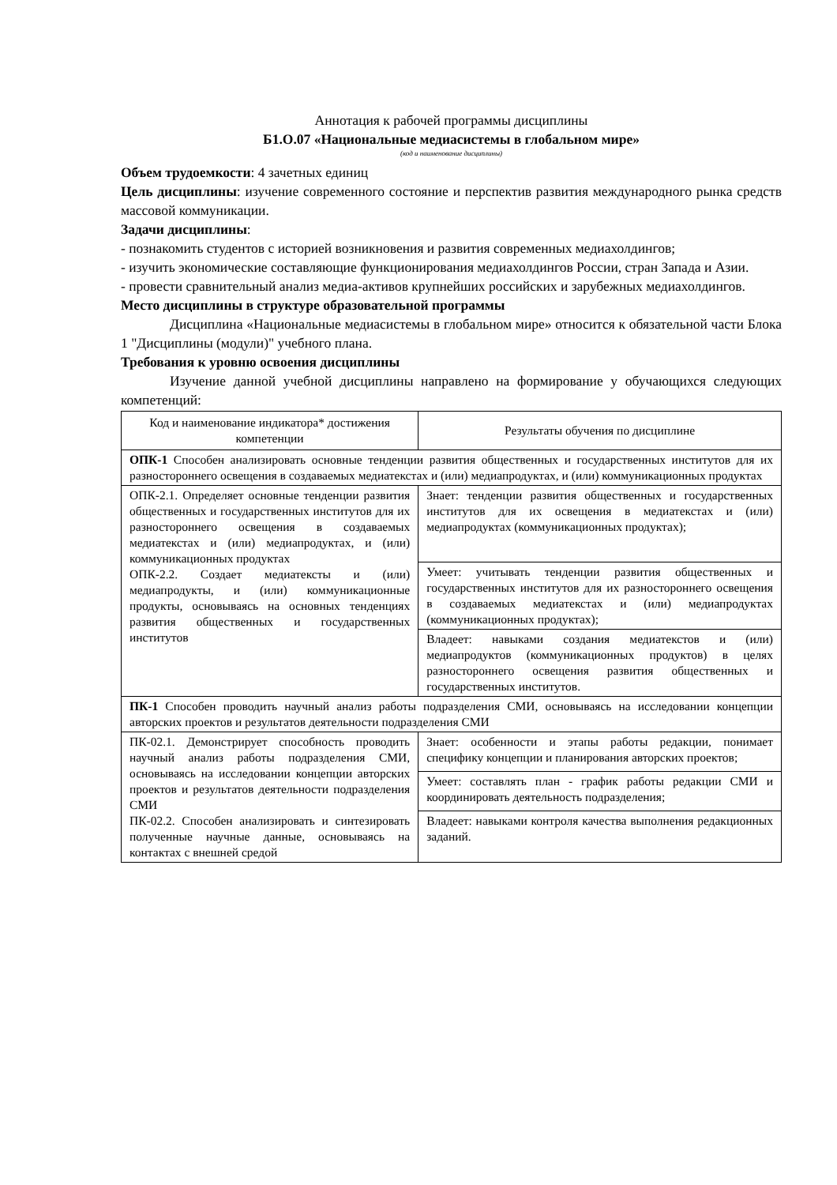Аннотация к рабочей программы дисциплины
Б1.О.07 «Национальные медиасистемы в глобальном мире»
(код и наименование дисциплины)
Объем трудоемкости: 4 зачетных единиц
Цель дисциплины: изучение современного состояние и перспектив развития международного рынка средств массовой коммуникации.
Задачи дисциплины:
- познакомить студентов с историей возникновения и развития современных медиахолдингов;
- изучить экономические составляющие функционирования медиахолдингов России, стран Запада и Азии.
- провести сравнительный анализ медиа-активов крупнейших российских и зарубежных медиахолдингов.
Место дисциплины в структуре образовательной программы
Дисциплина «Национальные медиасистемы в глобальном мире» относится к обязательной части Блока 1 "Дисциплины (модули)" учебного плана.
Требования к уровню освоения дисциплины
Изучение данной учебной дисциплины направлено на формирование у обучающихся следующих компетенций:
| Код и наименование индикатора* достижения компетенции | Результаты обучения по дисциплине |
| --- | --- |
| ОПК-1 Способен анализировать основные тенденции развития общественных и государственных институтов для их разностороннего освещения в создаваемых медиатекстах и (или) медиапродуктах, и (или) коммуникационных продуктах | |
| ОПК-2.1. Определяет основные тенденции развития общественных и государственных институтов для их разностороннего освещения в создаваемых медиатекстах и (или) медиапродуктах, и (или) коммуникационных продуктах ОПК-2.2. Создает медиатексты и (или) медиапродукты, и (или) коммуникационные продукты, основываясь на основных тенденциях развития общественных и государственных институтов | Знает: тенденции развития общественных и государственных институтов для их освещения в медиатекстах и (или) медиапродуктах (коммуникационных продуктах); |
| | Умеет: учитывать тенденции развития общественных и государственных институтов для их разностороннего освещения в создаваемых медиатекстах и (или) медиапродуктах (коммуникационных продуктах); |
| | Владеет: навыками создания медиатекстов и (или) медиапродуктов (коммуникационных продуктов) в целях разностороннего освещения развития общественных и государственных институтов. |
| ПК-1 Способен проводить научный анализ работы подразделения СМИ, основываясь на исследовании концепции авторских проектов и результатов деятельности подразделения СМИ | |
| ПК-02.1. Демонстрирует способность проводить научный анализ работы подразделения СМИ, основываясь на исследовании концепции авторских проектов и результатов деятельности подразделения СМИ ПК-02.2. Способен анализировать и синтезировать полученные научные данные, основываясь на контактах с внешней средой | Знает: особенности и этапы работы редакции, понимает специфику концепции и планирования авторских проектов; |
| | Умеет: составлять план - график работы редакции СМИ и координировать деятельность подразделения; |
| | Владеет: навыками контроля качества выполнения редакционных заданий. |